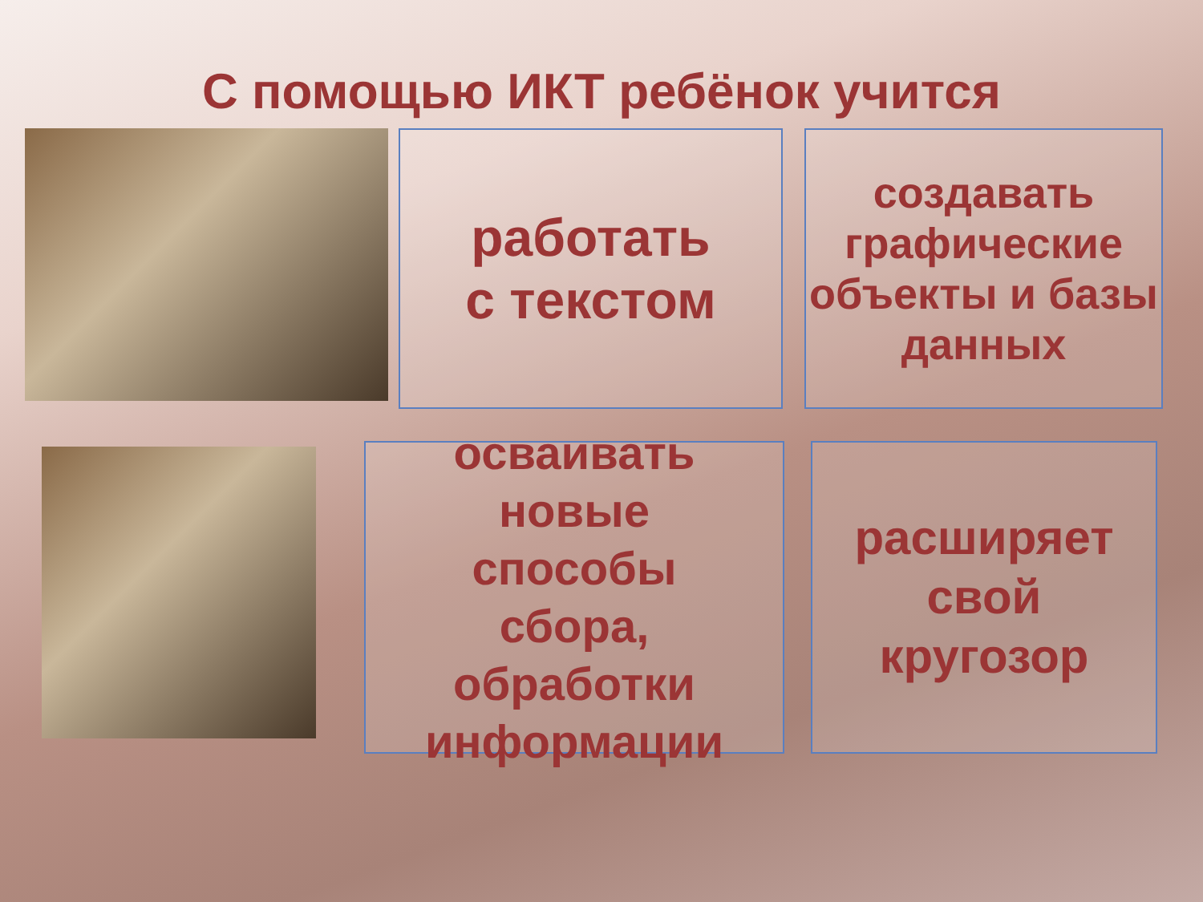С помощью ИКТ ребёнок учится
работать
с текстом
создавать графические объекты и базы данных
осваивать
новые
способы
сбора,
обработки
информации
расширяет
свой
кругозор